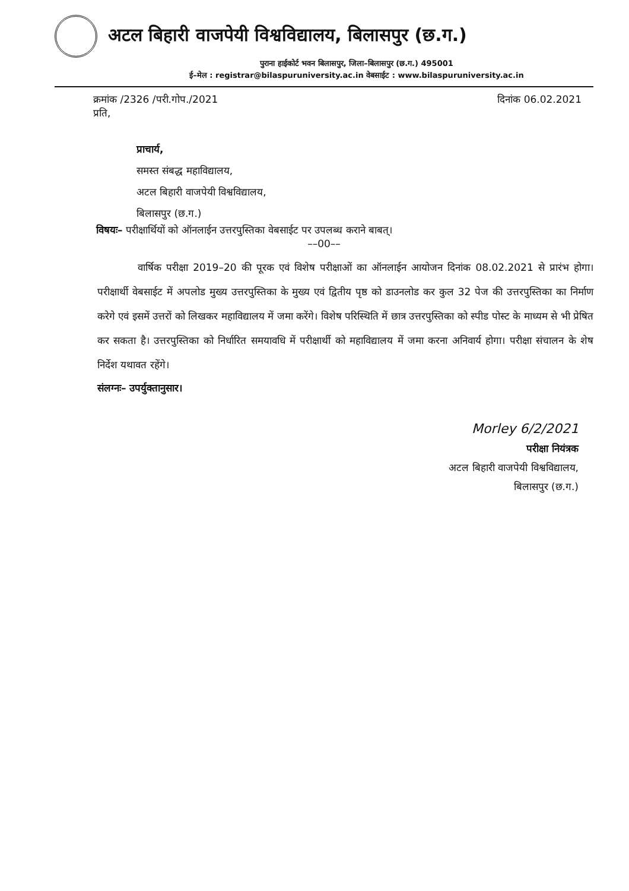अटल बिहारी वाजपेयी विश्वविद्यालय, बिलासपुर (छ.ग.)
पुराना हाईकोर्ट भवन बिलासपुर, जिला–बिलासपुर (छ.ग.) 495001
ई–मेल : registrar@bilaspuruniversity.ac.in वेबसाईट : www.bilaspuruniversity.ac.in
क्रमांक /2326 /परी.गोप./2021 दिनांक 06.02.2021
प्रति,
प्राचार्य,
समस्त संबद्ध महाविद्यालय,
अटल बिहारी वाजपेयी विश्वविद्यालय,
बिलासपुर (छ.ग.)
विषयः– परीक्षार्थियों को ऑनलाईन उत्तरपुस्तिका वेबसाईट पर उपलब्ध कराने बाबत्।
––00––
वार्षिक परीक्षा 2019–20 की पूरक एवं विशेष परीक्षाओं का ऑनलाईन आयोजन दिनांक 08.02.2021 से प्रारंभ होगा। परीक्षार्थी वेबसाईट में अपलोड मुख्य उत्तरपुस्तिका के मुख्य एवं द्वितीय पृष्ठ को डाउनलोड कर कुल 32 पेज की उत्तरपुस्तिका का निर्माण करेगे एवं इसमें उत्तरों को लिखकर महाविद्यालय में जमा करेंगे। विशेष परिस्थिति में छात्र उत्तरपुस्तिका को स्पीड पोस्ट के माध्यम से भी प्रेषित कर सकता है। उत्तरपुस्तिका को निर्धारित समयावधि में परीक्षार्थी को महाविद्यालय में जमा करना अनिवार्य होगा। परीक्षा संचालन के शेष निर्देश यथावत रहेंगे।
संलग्नः– उपर्युक्तानुसार।
Morley 6/2/2021
परीक्षा नियंत्रक
अटल बिहारी वाजपेयी विश्वविद्यालय,
बिलासपुर (छ.ग.)